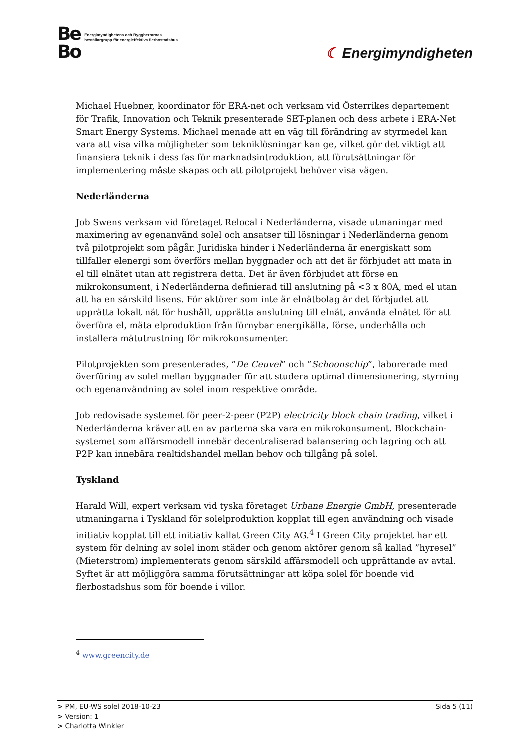Be
Bo
Energimyndighetens och Byggherrarnas
beställargrupp för energieffektiva flerbostadshus
☾ Energimyndigheten
Michael Huebner, koordinator för ERA-net och verksam vid Österrikes departement för Trafik, Innovation och Teknik presenterade SET-planen och dess arbete i ERA-Net Smart Energy Systems. Michael menade att en väg till förändring av styrmedel kan vara att visa vilka möjligheter som tekniklösningar kan ge, vilket gör det viktigt att finansiera teknik i dess fas för marknadsintroduktion, att förutsättningar för implementering måste skapas och att pilotprojekt behöver visa vägen.
Nederländerna
Job Swens verksam vid företaget Relocal i Nederländerna, visade utmaningar med maximering av egenanvänd solel och ansatser till lösningar i Nederländerna genom två pilotprojekt som pågår. Juridiska hinder i Nederländerna är energiskatt som tillfaller elenergi som överförs mellan byggnader och att det är förbjudet att mata in el till elnätet utan att registrera detta. Det är även förbjudet att förse en mikrokonsument, i Nederländerna definierad till anslutning på <3 x 80A, med el utan att ha en särskild lisens. För aktörer som inte är elnätbolag är det förbjudet att upprätta lokalt nät för hushåll, upprätta anslutning till elnät, använda elnätet för att överföra el, mäta elproduktion från förnybar energikälla, förse, underhålla och installera mätutrustning för mikrokonsumenter.
Pilotprojekten som presenterades, ”De Ceuvel” och ”Schoonschip”, laborerade med överföring av solel mellan byggnader för att studera optimal dimensionering, styrning och egenanvändning av solel inom respektive område.
Job redovisade systemet för peer-2-peer (P2P) electricity block chain trading, vilket i Nederländerna kräver att en av parterna ska vara en mikrokonsument. Blockchain-systemet som affärsmodell innebär decentraliserad balansering och lagring och att P2P kan innebära realtidshandel mellan behov och tillgång på solel.
Tyskland
Harald Will, expert verksam vid tyska företaget Urbane Energie GmbH, presenterade utmaningarna i Tyskland för solelproduktion kopplat till egen användning och visade initiativ kopplat till ett initiativ kallat Green City AG.<sup>4</sup> I Green City projektet har ett system för delning av solel inom städer och genom aktörer genom så kallad ”hyresel” (Mieterstrom) implementerats genom särskild affärsmodell och upprättande av avtal. Syftet är att möjliggöra samma förutsättningar att köpa solel för boende vid flerbostadshus som för boende i villor.
<sup>4</sup> www.greencity.de
> PM, EU-WS solel 2018-10-23 Sida 5 (11)
> Version: 1
> Charlotta Winkler